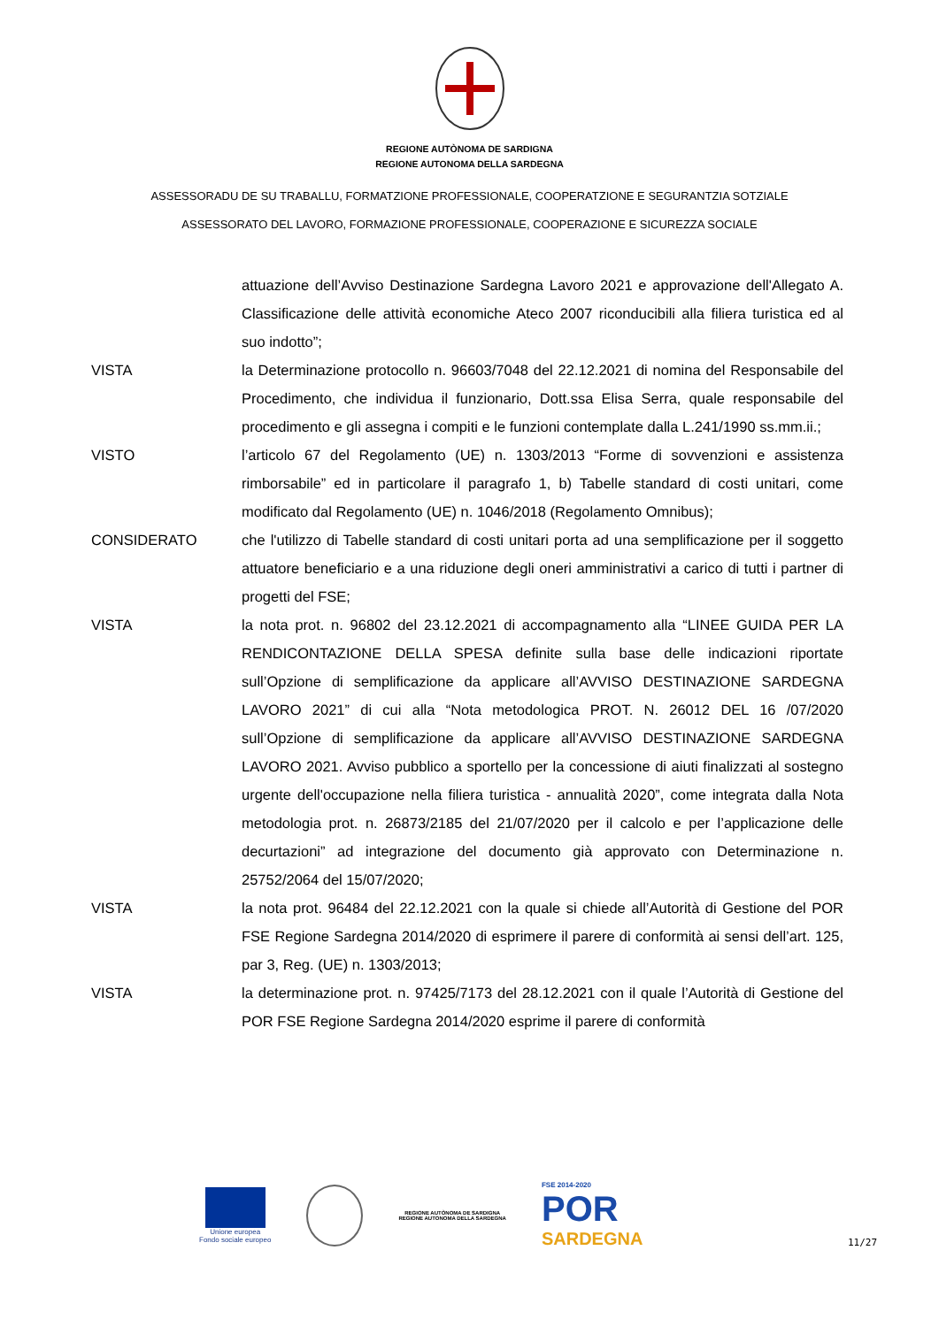REGIONE AUTÒNOMA DE SARDIGNA
REGIONE AUTONOMA DELLA SARDEGNA
ASSESSORADU DE SU TRABALLU, FORMATZIONE PROFESSIONALE, COOPERATZIONE E SEGURANTZIA SOTZIALE
ASSESSORATO DEL LAVORO, FORMAZIONE PROFESSIONALE, COOPERAZIONE E SICUREZZA SOCIALE
attuazione dell’Avviso Destinazione Sardegna Lavoro 2021 e approvazione dell'Allegato A. Classificazione delle attività economiche Ateco 2007 riconducibili alla filiera turistica ed al suo indotto”;
VISTA la Determinazione protocollo n. 96603/7048 del 22.12.2021 di nomina del Responsabile del Procedimento, che individua il funzionario, Dott.ssa Elisa Serra, quale responsabile del procedimento e gli assegna i compiti e le funzioni contemplate dalla L.241/1990 ss.mm.ii.;
VISTO l’articolo 67 del Regolamento (UE) n. 1303/2013 “Forme di sovvenzioni e assistenza rimborsabile” ed in particolare il paragrafo 1, b) Tabelle standard di costi unitari, come modificato dal Regolamento (UE) n. 1046/2018 (Regolamento Omnibus);
CONSIDERATO che l'utilizzo di Tabelle standard di costi unitari porta ad una semplificazione per il soggetto attuatore beneficiario e a una riduzione degli oneri amministrativi a carico di tutti i partner di progetti del FSE;
VISTA la nota prot. n. 96802 del 23.12.2021 di accompagnamento alla “LINEE GUIDA PER LA RENDICONTAZIONE DELLA SPESA definite sulla base delle indicazioni riportate sull’Opzione di semplificazione da applicare all’AVVISO DESTINAZIONE SARDEGNA LAVORO 2021” di cui alla “Nota metodologica PROT. N. 26012 DEL 16 /07/2020 sull’Opzione di semplificazione da applicare all’AVVISO DESTINAZIONE SARDEGNA LAVORO 2021. Avviso pubblico a sportello per la concessione di aiuti finalizzati al sostegno urgente dell'occupazione nella filiera turistica - annualità 2020”, come integrata dalla Nota metodologia prot. n. 26873/2185 del 21/07/2020 per il calcolo e per l’applicazione delle decurtazioni” ad integrazione del documento già approvato con Determinazione n. 25752/2064 del 15/07/2020;
VISTA la nota prot. 96484 del 22.12.2021 con la quale si chiede all’Autorità di Gestione del POR FSE Regione Sardegna 2014/2020 di esprimere il parere di conformità ai sensi dell’art. 125, par 3, Reg. (UE) n. 1303/2013;
VISTA la determinazione prot. n. 97425/7173 del 28.12.2021 con il quale l’Autorità di Gestione del POR FSE Regione Sardegna 2014/2020 esprime il parere di conformità
Unione europea
Fondo sociale europeo
REGIONE AUTÒNOMA DE SARDIGNA
REGIONE AUTONOMA DELLA SARDEGNA
FSE 2014-2020
POR
SARDEGNA
11/27